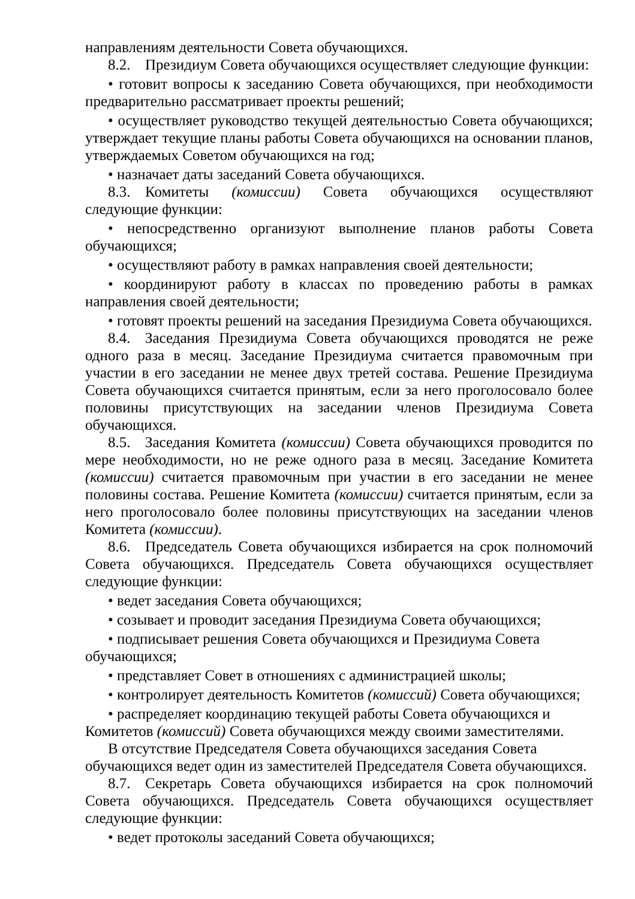направлениям деятельности Совета обучающихся.
8.2. Президиум Совета обучающихся осуществляет следующие функции:
• готовит вопросы к заседанию Совета обучающихся, при необходимости предварительно рассматривает проекты решений;
• осуществляет руководство текущей деятельностью Совета обучающихся; утверждает текущие планы работы Совета обучающихся на основании планов, утверждаемых Советом обучающихся на год;
• назначает даты заседаний Совета обучающихся.
8.3. Комитеты (комиссии) Совета обучающихся осуществляют следующие функции:
• непосредственно организуют выполнение планов работы Совета обучающихся;
• осуществляют работу в рамках направления своей деятельности;
• координируют работу в классах по проведению работы в рамках направления своей деятельности;
• готовят проекты решений на заседания Президиума Совета обучающихся.
8.4. Заседания Президиума Совета обучающихся проводятся не реже одного раза в месяц. Заседание Президиума считается правомочным при участии в его заседании не менее двух третей состава. Решение Президиума Совета обучающихся считается принятым, если за него проголосовало более половины присутствующих на заседании членов Президиума Совета обучающихся.
8.5. Заседания Комитета (комиссии) Совета обучающихся проводится по мере необходимости, но не реже одного раза в месяц. Заседание Комитета (комиссии) считается правомочным при участии в его заседании не менее половины состава. Решение Комитета (комиссии) считается принятым, если за него проголосовало более половины присутствующих на заседании членов Комитета (комиссии).
8.6. Председатель Совета обучающихся избирается на срок полномочий Совета обучающихся. Председатель Совета обучающихся осуществляет следующие функции:
• ведет заседания Совета обучающихся;
• созывает и проводит заседания Президиума Совета обучающихся;
• подписывает решения Совета обучающихся и Президиума Совета обучающихся;
• представляет Совет в отношениях с администрацией школы;
• контролирует деятельность Комитетов (комиссий) Совета обучающихся;
• распределяет координацию текущей работы Совета обучающихся и Комитетов (комиссий) Совета обучающихся между своими заместителями.
В отсутствие Председателя Совета обучающихся заседания Совета обучающихся ведет один из заместителей Председателя Совета обучающихся.
8.7. Секретарь Совета обучающихся избирается на срок полномочий Совета обучающихся. Председатель Совета обучающихся осуществляет следующие функции:
• ведет протоколы заседаний Совета обучающихся;